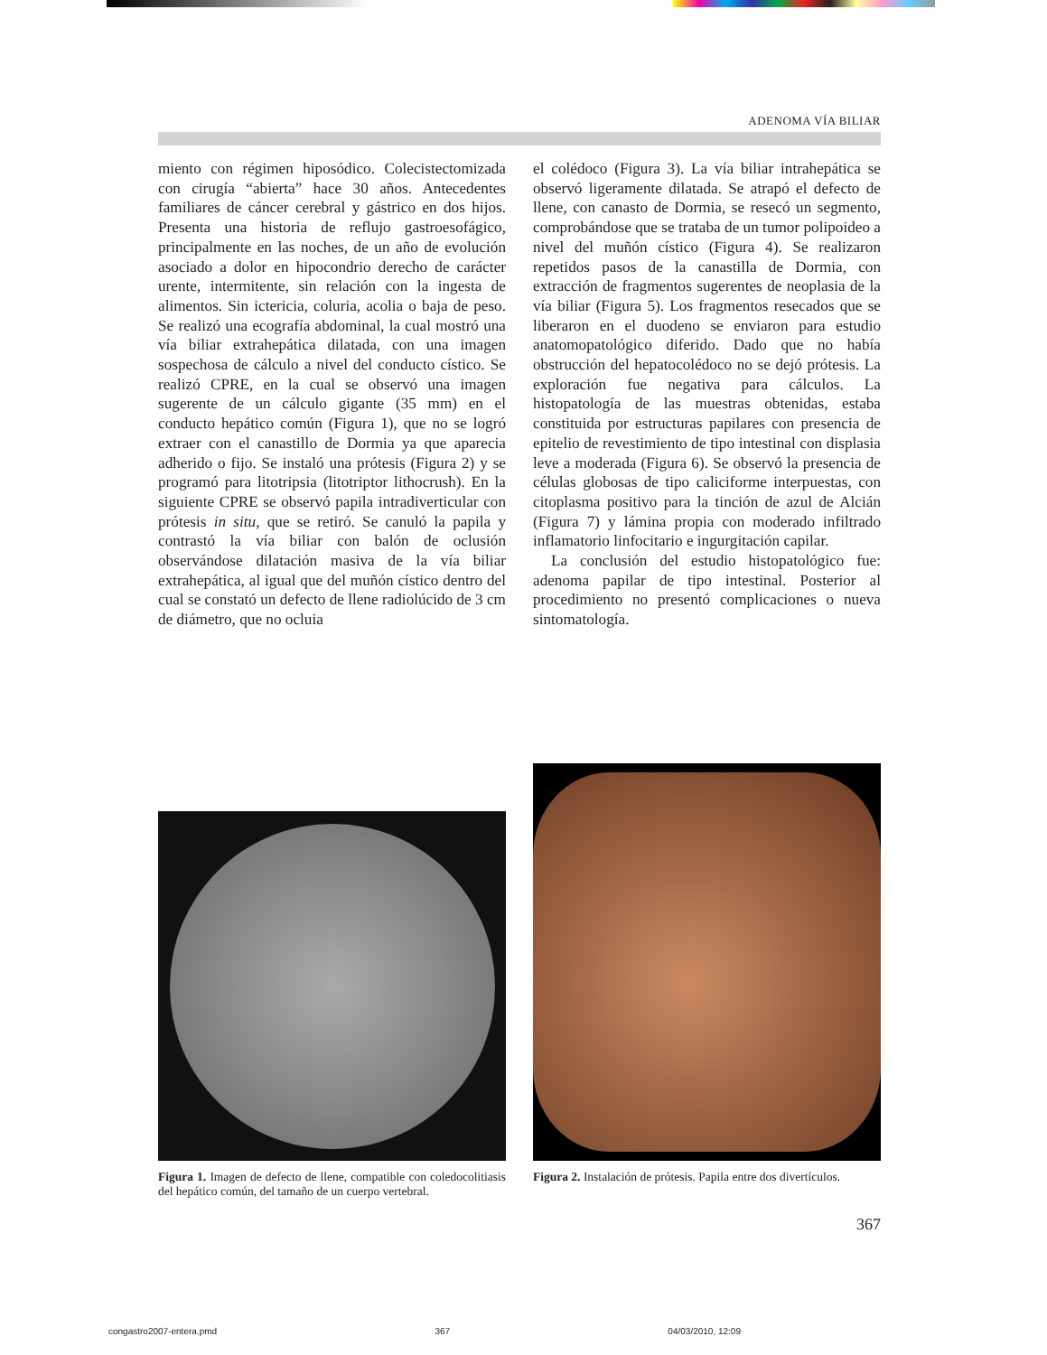ADENOMA VÍA BILIAR
miento con régimen hiposódico. Colecistectomizada con cirugía “abierta” hace 30 años. Antecedentes familiares de cáncer cerebral y gástrico en dos hijos. Presenta una historia de reflujo gastroesofágico, principalmente en las noches, de un año de evolución asociado a dolor en hipocondrio derecho de carácter urente, intermitente, sin relación con la ingesta de alimentos. Sin ictericia, coluria, acolia o baja de peso. Se realizó una ecografía abdominal, la cual mostró una vía biliar extrahepática dilatada, con una imagen sospechosa de cálculo a nivel del conducto cístico. Se realizó CPRE, en la cual se observó una imagen sugerente de un cálculo gigante (35 mm) en el conducto hepático común (Figura 1), que no se logró extraer con el canastillo de Dormia ya que aparecia adherido o fijo. Se instaló una prótesis (Figura 2) y se programó para litotripsia (litotriptor lithocrush). En la siguiente CPRE se observó papila intradiverticular con prótesis in situ, que se retiró. Se canuló la papila y contrastó la vía biliar con balón de oclusión observándose dilatación masiva de la vía biliar extrahepática, al igual que del muñón cístico dentro del cual se constató un defecto de llene radiolúcido de 3 cm de diámetro, que no ocluia
el colédoco (Figura 3). La vía biliar intrahepática se observó ligeramente dilatada. Se atrapó el defecto de llene, con canasto de Dormia, se resecó un segmento, comprobándose que se trataba de un tumor polipoideo a nivel del muñón cístico (Figura 4). Se realizaron repetidos pasos de la canastilla de Dormia, con extracción de fragmentos sugerentes de neoplasia de la vía biliar (Figura 5). Los fragmentos resecados que se liberaron en el duodeno se enviaron para estudio anatomopatológico diferido. Dado que no había obstrucción del hepatocolédoco no se dejó prótesis. La exploración fue negativa para cálculos. La histopatología de las muestras obtenidas, estaba constituida por estructuras papilares con presencia de epitelio de revestimiento de tipo intestinal con displasia leve a moderada (Figura 6). Se observó la presencia de células globosas de tipo caliciforme interpuestas, con citoplasma positivo para la tinción de azul de Alcián (Figura 7) y lámina propia con moderado infiltrado inflamatorio linfocitario e ingurgitación capilar.
La conclusión del estudio histopatológico fue: adenoma papilar de tipo intestinal. Posterior al procedimiento no presentó complicaciones o nueva sintomatología.
Figura 1. Imagen de defecto de llene, compatible con coledocolitiasis del hepático común, del tamaño de un cuerpo vertebral.
Figura 2. Instalación de prótesis. Papila entre dos divertículos.
367
congastro2007-entera.pmd 367 04/03/2010, 12:09